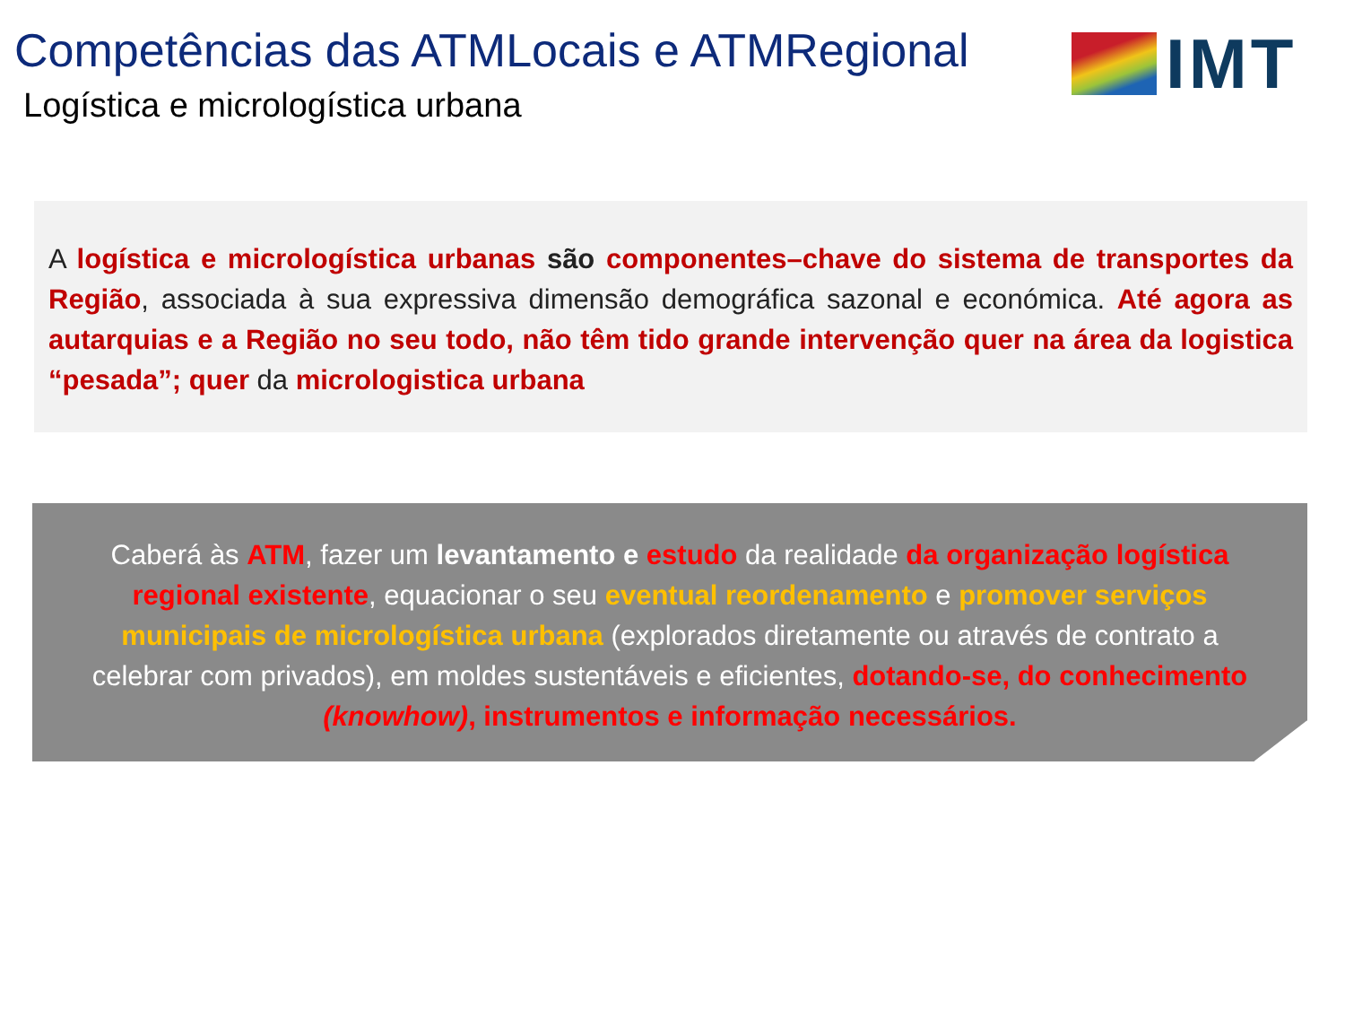Competências das ATMLocais e ATMRegional
Logística e micrologística urbana
IMT
A logística e micrologística urbanas são componentes–chave do sistema de transportes da Região, associada à sua expressiva dimensão demográfica sazonal e económica. Até agora as autarquias e a Região no seu todo, não têm tido grande intervenção quer na área da logistica “pesada”; quer da micrologistica urbana
Caberá às ATM, fazer um levantamento e estudo da realidade da organização logística regional existente, equacionar o seu eventual reordenamento e promover serviços municipais de micrologística urbana (explorados diretamente ou através de contrato a celebrar com privados), em moldes sustentáveis e eficientes, dotando-se, do conhecimento (knowhow), instrumentos e informação necessários.